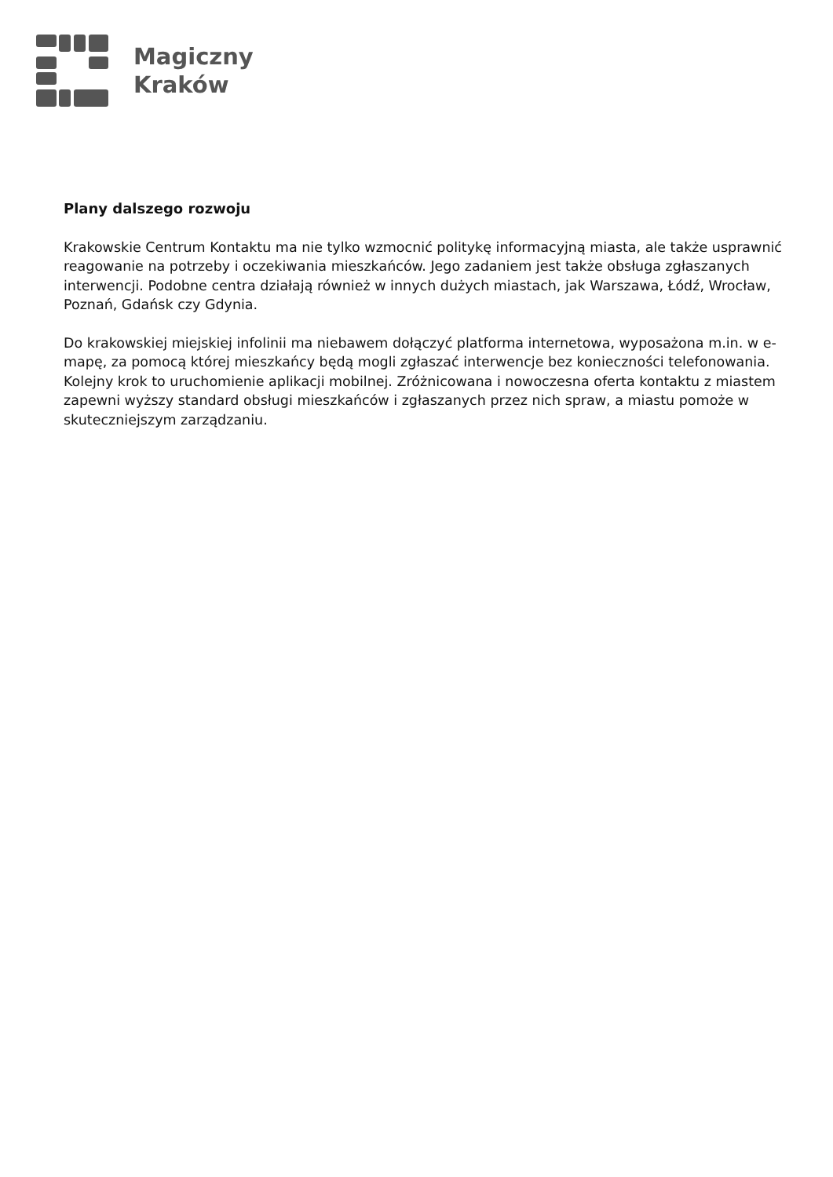Magiczny
Kraków
Plany dalszego rozwoju
Krakowskie Centrum Kontaktu ma nie tylko wzmocnić politykę informacyjną miasta, ale także usprawnić reagowanie na potrzeby i oczekiwania mieszkańców. Jego zadaniem jest także obsługa zgłaszanych interwencji. Podobne centra działają również w innych dużych miastach, jak Warszawa, Łódź, Wrocław, Poznań, Gdańsk czy Gdynia.
Do krakowskiej miejskiej infolinii ma niebawem dołączyć platforma internetowa, wyposażona m.in. w e-mapę, za pomocą której mieszkańcy będą mogli zgłaszać interwencje bez konieczności telefonowania. Kolejny krok to uruchomienie aplikacji mobilnej. Zróżnicowana i nowoczesna oferta kontaktu z miastem zapewni wyższy standard obsługi mieszkańców i zgłaszanych przez nich spraw, a miastu pomoże w skuteczniejszym zarządzaniu.